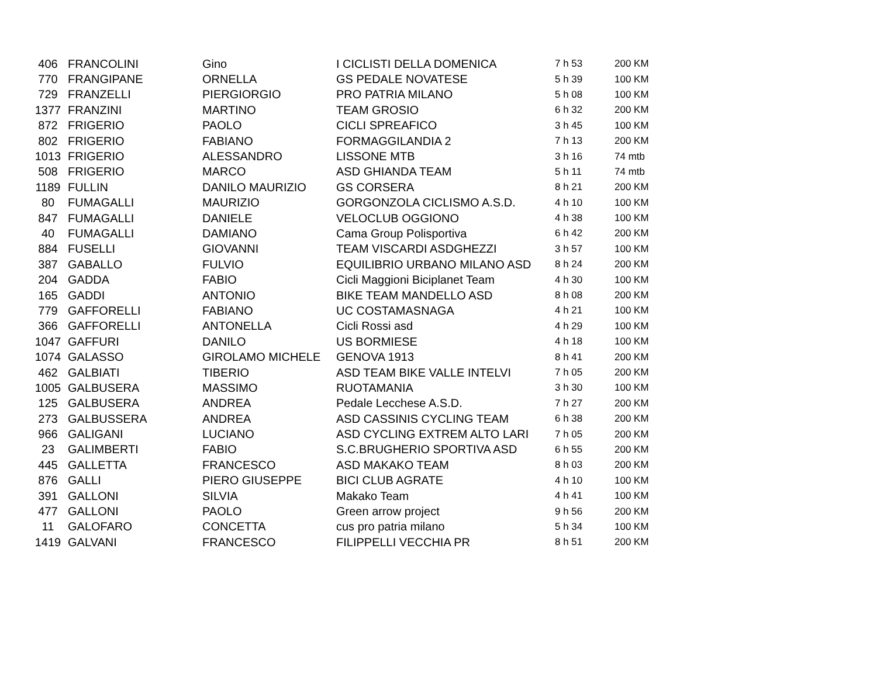| 406 | FRANCOLINI | Gino | I CICLISTI DELLA DOMENICA | 7 h 53 | 200 KM |
| 770 | FRANGIPANE | ORNELLA | GS PEDALE NOVATESE | 5 h 39 | 100 KM |
| 729 | FRANZELLI | PIERGIORGIO | PRO PATRIA MILANO | 5 h 08 | 100 KM |
| 1377 | FRANZINI | MARTINO | TEAM GROSIO | 6 h 32 | 200 KM |
| 872 | FRIGERIO | PAOLO | CICLI SPREAFICO | 3 h 45 | 100 KM |
| 802 | FRIGERIO | FABIANO | FORMAGGILANDIA 2 | 7 h 13 | 200 KM |
| 1013 | FRIGERIO | ALESSANDRO | LISSONE MTB | 3 h 16 | 74 mtb |
| 508 | FRIGERIO | MARCO | ASD GHIANDA TEAM | 5 h 11 | 74 mtb |
| 1189 | FULLIN | DANILO MAURIZIO | GS CORSERA | 8 h 21 | 200 KM |
| 80 | FUMAGALLI | MAURIZIO | GORGONZOLA CICLISMO A.S.D. | 4 h 10 | 100 KM |
| 847 | FUMAGALLI | DANIELE | VELOCLUB OGGIONO | 4 h 38 | 100 KM |
| 40 | FUMAGALLI | DAMIANO | Cama Group Polisportiva | 6 h 42 | 200 KM |
| 884 | FUSELLI | GIOVANNI | TEAM VISCARDI ASDGHEZZI | 3 h 57 | 100 KM |
| 387 | GABALLO | FULVIO | EQUILIBRIO URBANO MILANO ASD | 8 h 24 | 200 KM |
| 204 | GADDA | FABIO | Cicli Maggioni Biciplanet Team | 4 h 30 | 100 KM |
| 165 | GADDI | ANTONIO | BIKE TEAM MANDELLO ASD | 8 h 08 | 200 KM |
| 779 | GAFFORELLI | FABIANO | UC COSTAMASNAGA | 4 h 21 | 100 KM |
| 366 | GAFFORELLI | ANTONELLA | Cicli Rossi asd | 4 h 29 | 100 KM |
| 1047 | GAFFURI | DANILO | US BORMIESE | 4 h 18 | 100 KM |
| 1074 | GALASSO | GIROLAMO MICHELE | GENOVA 1913 | 8 h 41 | 200 KM |
| 462 | GALBIATI | TIBERIO | ASD TEAM BIKE VALLE INTELVI | 7 h 05 | 200 KM |
| 1005 | GALBUSERA | MASSIMO | RUOTAMANIA | 3 h 30 | 100 KM |
| 125 | GALBUSERA | ANDREA | Pedale Lecchese A.S.D. | 7 h 27 | 200 KM |
| 273 | GALBUSSERA | ANDREA | ASD CASSINIS CYCLING TEAM | 6 h 38 | 200 KM |
| 966 | GALIGANI | LUCIANO | ASD CYCLING EXTREM ALTO LARI | 7 h 05 | 200 KM |
| 23 | GALIMBERTI | FABIO | S.C.BRUGHERIO SPORTIVA ASD | 6 h 55 | 200 KM |
| 445 | GALLETTA | FRANCESCO | ASD MAKAKO TEAM | 8 h 03 | 200 KM |
| 876 | GALLI | PIERO GIUSEPPE | BICI CLUB AGRATE | 4 h 10 | 100 KM |
| 391 | GALLONI | SILVIA | Makako Team | 4 h 41 | 100 KM |
| 477 | GALLONI | PAOLO | Green arrow project | 9 h 56 | 200 KM |
| 11 | GALOFARO | CONCETTA | cus pro patria milano | 5 h 34 | 100 KM |
| 1419 | GALVANI | FRANCESCO | FILIPPELLI VECCHIA PR | 8 h 51 | 200 KM |